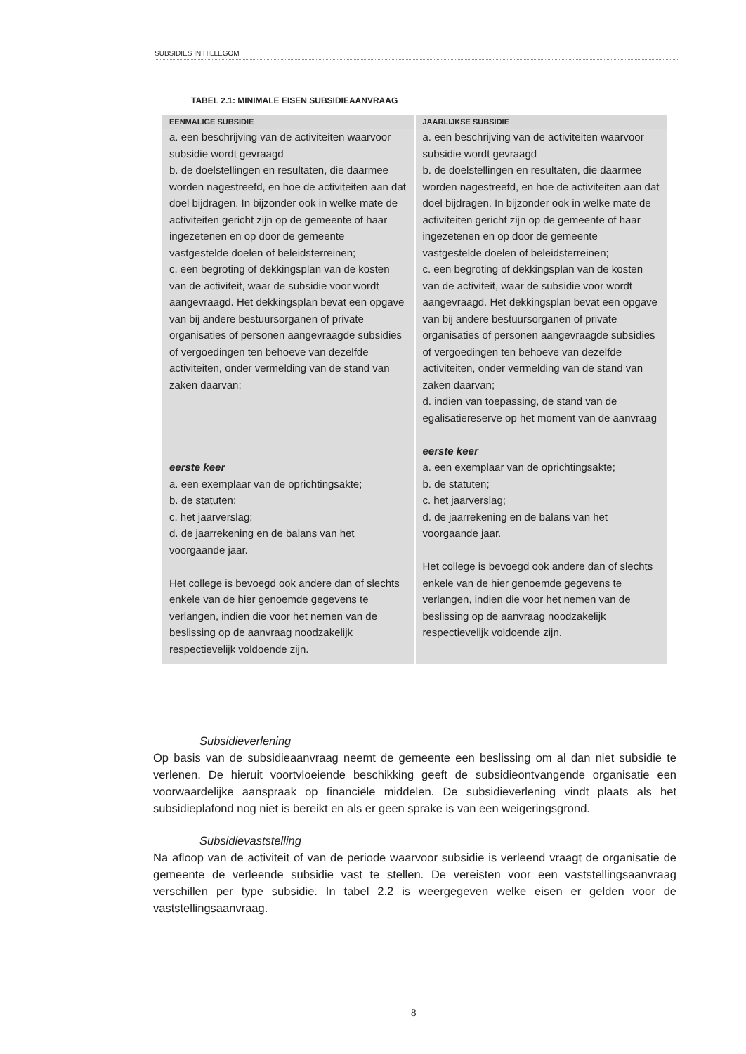SUBSIDIES IN HILLEGOM
TABEL 2.1: MINIMALE EISEN SUBSIDIEAANVRAAG
| EENMALIGE SUBSIDIE | JAARLIJKSE SUBSIDIE |
| --- | --- |
| a. een beschrijving van de activiteiten waarvoor subsidie wordt gevraagd b. de doelstellingen en resultaten, die daarmee worden nagestreefd, en hoe de activiteiten aan dat doel bijdragen. In bijzonder ook in welke mate de activiteiten gericht zijn op de gemeente of haar ingezetenen en op door de gemeente vastgestelde doelen of beleidsterreinen; c. een begroting of dekkingsplan van de kosten van de activiteit, waar de subsidie voor wordt aangevraagd. Het dekkingsplan bevat een opgave van bij andere bestuursorganen of private organisaties of personen aangevraagde subsidies of vergoedingen ten behoeve van dezelfde activiteiten, onder vermelding van de stand van zaken daarvan; eerste keer a. een exemplaar van de oprichtingsakte; b. de statuten; c. het jaarverslag; d. de jaarrekening en de balans van het voorgaande jaar. Het college is bevoegd ook andere dan of slechts enkele van de hier genoemde gegevens te verlangen, indien die voor het nemen van de beslissing op de aanvraag noodzakelijk respectievelijk voldoende zijn. | a. een beschrijving van de activiteiten waarvoor subsidie wordt gevraagd b. de doelstellingen en resultaten, die daarmee worden nagestreefd, en hoe de activiteiten aan dat doel bijdragen. In bijzonder ook in welke mate de activiteiten gericht zijn op de gemeente of haar ingezetenen en op door de gemeente vastgestelde doelen of beleidsterreinen; c. een begroting of dekkingsplan van de kosten van de activiteit, waar de subsidie voor wordt aangevraagd. Het dekkingsplan bevat een opgave van bij andere bestuursorganen of private organisaties of personen aangevraagde subsidies of vergoedingen ten behoeve van dezelfde activiteiten, onder vermelding van de stand van zaken daarvan; d. indien van toepassing, de stand van de egalisatiereserve op het moment van de aanvraag eerste keer a. een exemplaar van de oprichtingsakte; b. de statuten; c. het jaarverslag; d. de jaarrekening en de balans van het voorgaande jaar. Het college is bevoegd ook andere dan of slechts enkele van de hier genoemde gegevens te verlangen, indien die voor het nemen van de beslissing op de aanvraag noodzakelijk respectievelijk voldoende zijn. |
Subsidieverlening
Op basis van de subsidieaanvraag neemt de gemeente een beslissing om al dan niet subsidie te verlenen. De hieruit voortvloeiende beschikking geeft de subsidieontvangende organisatie een voorwaardelijke aanspraak op financiële middelen. De subsidieverlening vindt plaats als het subsidieplafond nog niet is bereikt en als er geen sprake is van een weigeringsgrond.
Subsidievaststelling
Na afloop van de activiteit of van de periode waarvoor subsidie is verleend vraagt de organisatie de gemeente de verleende subsidie vast te stellen. De vereisten voor een vaststellingsaanvraag verschillen per type subsidie. In tabel 2.2 is weergegeven welke eisen er gelden voor de vaststellingsaanvraag.
8